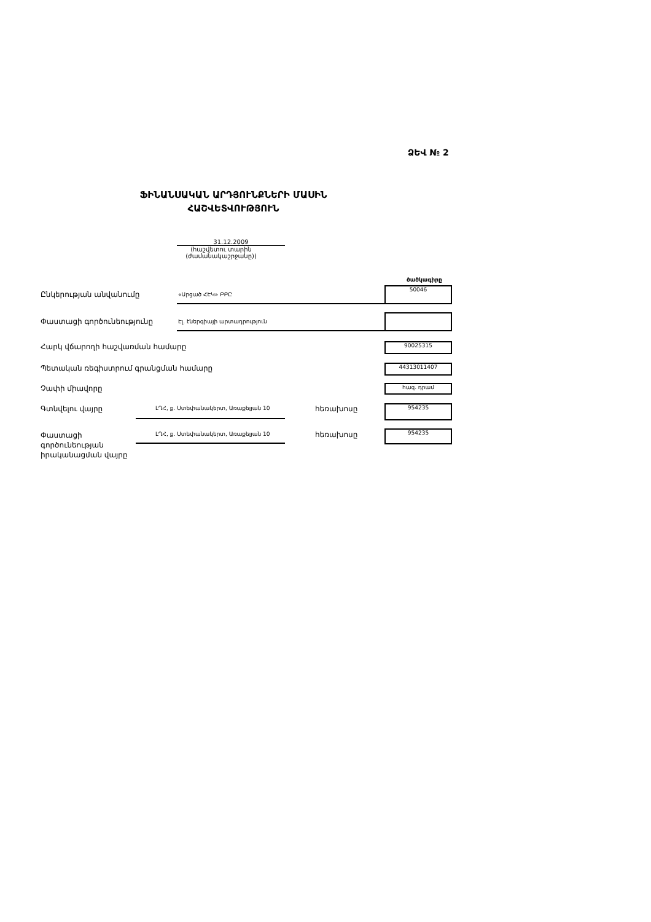ՁԵՎ № 2
ՖԻՆԱՆՍԱԿԱՆ ԱՐԴՅՈՒՆՔՆԵՐԻ ՄԱՍԻՆ
ՀԱՇՎԵՏՎՈՒԹՅՈՒՆ
31.12.2009
(հաշվետու տարին (ժամանակաշրջանը))
ծածկագիրը
Ընկերության անվանումը «Արցած ՀԷԿ» ԲԲԸ
50046
Փաստացի գործունեությունը Էլ. էներգիայի արտադրություն
Հարկ վճարողի հաշվառման համարը 90025315
Պետական ռեգիստրում գրանցման համարը
44313011407
Չափի միավորը հազ. դրամ
Գտնվելու վայրը
ԼՂՀ, ք. Ստեփանակերտ, Առաքելյան 10
հեռախոսը 954235
Փաստացի
գործունեության
իրականացման վայրը
ԼՂՀ, ք. Ստեփանակերտ, Առաքելյան 10
հեռախոսը 954235